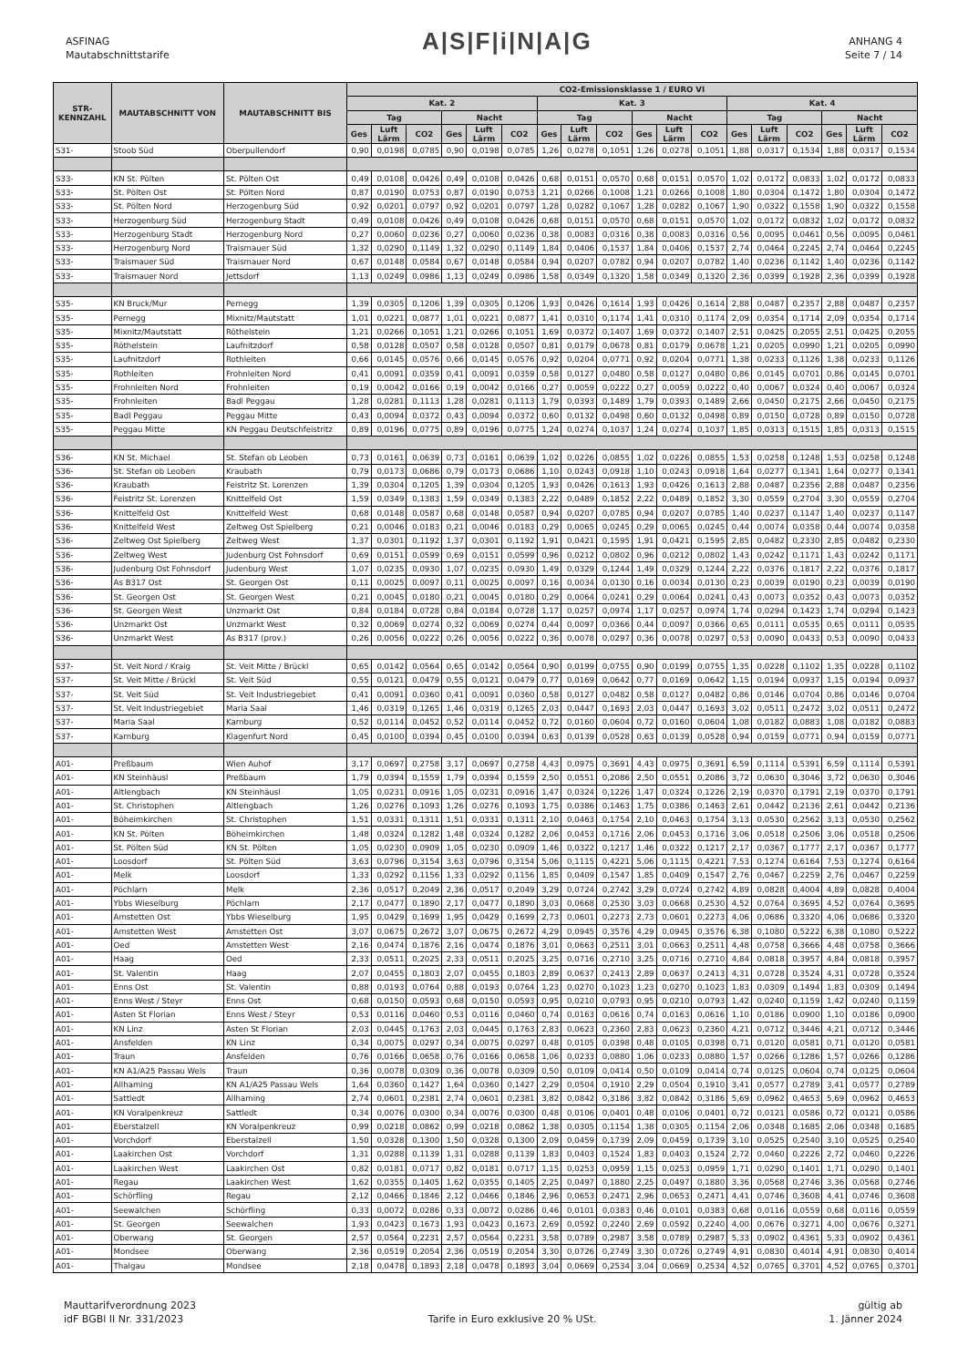ASFINAG
Mautabschnittstarife
A|S|F|i|N|A|G
ANHANG 4
Seite 7 / 14
| STR- KENNZAHL | MAUTABSCHNITT VON | MAUTABSCHNITT BIS | CO2-Emissionsklasse 1 / EURO VI | | | | | | | | | | | | | | | | | |
| --- | --- | --- | --- | --- | --- | --- | --- | --- | --- | --- | --- | --- | --- | --- | --- | --- | --- | --- | --- | --- |
| | | | Kat. 2 | | | | | | Kat. 3 | | | | | | Kat. 4 | | | | | |
| | | | Tag | | | Nacht | | | Tag | | | Nacht | | | Tag | | | Nacht | | |
| | | | Ges | Luft Lärm | CO2 | Ges | Luft Lärm | CO2 | Ges | Luft Lärm | CO2 | Ges | Luft Lärm | CO2 | Ges | Luft Lärm | CO2 | Ges | Luft Lärm | CO2 |
| S31- | Stoob Süd | Oberpullendorf | 0,90 | 0,0198 | 0,0785 | 0,90 | 0,0198 | 0,0785 | 1,26 | 0,0278 | 0,1051 | 1,26 | 0,0278 | 0,1051 | 1,88 | 0,0317 | 0,1534 | 1,88 | 0,0317 | 0,1534 |
| S33- | KN St. Pölten | St. Pölten Ost | 0,49 | 0,0108 | 0,0426 | 0,49 | 0,0108 | 0,0426 | 0,68 | 0,0151 | 0,0570 | 0,68 | 0,0151 | 0,0570 | 1,02 | 0,0172 | 0,0833 | 1,02 | 0,0172 | 0,0833 |
| S33- | St. Pölten Ost | St. Pölten Nord | 0,87 | 0,0190 | 0,0753 | 0,87 | 0,0190 | 0,0753 | 1,21 | 0,0266 | 0,1008 | 1,21 | 0,0266 | 0,1008 | 1,80 | 0,0304 | 0,1472 | 1,80 | 0,0304 | 0,1472 |
| S33- | St. Pölten Nord | Herzogenburg Süd | 0,92 | 0,0201 | 0,0797 | 0,92 | 0,0201 | 0,0797 | 1,28 | 0,0282 | 0,1067 | 1,28 | 0,0282 | 0,1067 | 1,90 | 0,0322 | 0,1558 | 1,90 | 0,0322 | 0,1558 |
| S33- | Herzogenburg Süd | Herzogenburg Stadt | 0,49 | 0,0108 | 0,0426 | 0,49 | 0,0108 | 0,0426 | 0,68 | 0,0151 | 0,0570 | 0,68 | 0,0151 | 0,0570 | 1,02 | 0,0172 | 0,0832 | 1,02 | 0,0172 | 0,0832 |
| S33- | Herzogenburg Stadt | Herzogenburg Nord | 0,27 | 0,0060 | 0,0236 | 0,27 | 0,0060 | 0,0236 | 0,38 | 0,0083 | 0,0316 | 0,38 | 0,0083 | 0,0316 | 0,56 | 0,0095 | 0,0461 | 0,56 | 0,0095 | 0,0461 |
| S33- | Herzogenburg Nord | Traismauer Süd | 1,32 | 0,0290 | 0,1149 | 1,32 | 0,0290 | 0,1149 | 1,84 | 0,0406 | 0,1537 | 1,84 | 0,0406 | 0,1537 | 2,74 | 0,0464 | 0,2245 | 2,74 | 0,0464 | 0,2245 |
| S33- | Traismauer Süd | Traismauer Nord | 0,67 | 0,0148 | 0,0584 | 0,67 | 0,0148 | 0,0584 | 0,94 | 0,0207 | 0,0782 | 0,94 | 0,0207 | 0,0782 | 1,40 | 0,0236 | 0,1142 | 1,40 | 0,0236 | 0,1142 |
| S33- | Traismauer Nord | Jettsdorf | 1,13 | 0,0249 | 0,0986 | 1,13 | 0,0249 | 0,0986 | 1,58 | 0,0349 | 0,1320 | 1,58 | 0,0349 | 0,1320 | 2,36 | 0,0399 | 0,1928 | 2,36 | 0,0399 | 0,1928 |
| S35- | KN Bruck/Mur | Pernegg | 1,39 | 0,0305 | 0,1206 | 1,39 | 0,0305 | 0,1206 | 1,93 | 0,0426 | 0,1614 | 1,93 | 0,0426 | 0,1614 | 2,88 | 0,0487 | 0,2357 | 2,88 | 0,0487 | 0,2357 |
| S35- | Pernegg | Mixnitz/Mautstatt | 1,01 | 0,0221 | 0,0877 | 1,01 | 0,0221 | 0,0877 | 1,41 | 0,0310 | 0,1174 | 1,41 | 0,0310 | 0,1174 | 2,09 | 0,0354 | 0,1714 | 2,09 | 0,0354 | 0,1714 |
| S35- | Mixnitz/Mautstatt | Röthelstein | 1,21 | 0,0266 | 0,1051 | 1,21 | 0,0266 | 0,1051 | 1,69 | 0,0372 | 0,1407 | 1,69 | 0,0372 | 0,1407 | 2,51 | 0,0425 | 0,2055 | 2,51 | 0,0425 | 0,2055 |
| S35- | Röthelstein | Laufnitzdorf | 0,58 | 0,0128 | 0,0507 | 0,58 | 0,0128 | 0,0507 | 0,81 | 0,0179 | 0,0678 | 0,81 | 0,0179 | 0,0678 | 1,21 | 0,0205 | 0,0990 | 1,21 | 0,0205 | 0,0990 |
| S35- | Laufnitzdorf | Rothleiten | 0,66 | 0,0145 | 0,0576 | 0,66 | 0,0145 | 0,0576 | 0,92 | 0,0204 | 0,0771 | 0,92 | 0,0204 | 0,0771 | 1,38 | 0,0233 | 0,1126 | 1,38 | 0,0233 | 0,1126 |
| S35- | Rothleiten | Frohnleiten Nord | 0,41 | 0,0091 | 0,0359 | 0,41 | 0,0091 | 0,0359 | 0,58 | 0,0127 | 0,0480 | 0,58 | 0,0127 | 0,0480 | 0,86 | 0,0145 | 0,0701 | 0,86 | 0,0145 | 0,0701 |
| S35- | Frohnleiten Nord | Frohnleiten | 0,19 | 0,0042 | 0,0166 | 0,19 | 0,0042 | 0,0166 | 0,27 | 0,0059 | 0,0222 | 0,27 | 0,0059 | 0,0222 | 0,40 | 0,0067 | 0,0324 | 0,40 | 0,0067 | 0,0324 |
| S35- | Frohnleiten | Badl Peggau | 1,28 | 0,0281 | 0,1113 | 1,28 | 0,0281 | 0,1113 | 1,79 | 0,0393 | 0,1489 | 1,79 | 0,0393 | 0,1489 | 2,66 | 0,0450 | 0,2175 | 2,66 | 0,0450 | 0,2175 |
| S35- | Badl Peggau | Peggau Mitte | 0,43 | 0,0094 | 0,0372 | 0,43 | 0,0094 | 0,0372 | 0,60 | 0,0132 | 0,0498 | 0,60 | 0,0132 | 0,0498 | 0,89 | 0,0150 | 0,0728 | 0,89 | 0,0150 | 0,0728 |
| S35- | Peggau Mitte | KN Peggau Deutschfeistritz | 0,89 | 0,0196 | 0,0775 | 0,89 | 0,0196 | 0,0775 | 1,24 | 0,0274 | 0,1037 | 1,24 | 0,0274 | 0,1037 | 1,85 | 0,0313 | 0,1515 | 1,85 | 0,0313 | 0,1515 |
| S36- | KN St. Michael | St. Stefan ob Leoben | 0,73 | 0,0161 | 0,0639 | 0,73 | 0,0161 | 0,0639 | 1,02 | 0,0226 | 0,0855 | 1,02 | 0,0226 | 0,0855 | 1,53 | 0,0258 | 0,1248 | 1,53 | 0,0258 | 0,1248 |
| S36- | St. Stefan ob Leoben | Kraubath | 0,79 | 0,0173 | 0,0686 | 0,79 | 0,0173 | 0,0686 | 1,10 | 0,0243 | 0,0918 | 1,10 | 0,0243 | 0,0918 | 1,64 | 0,0277 | 0,1341 | 1,64 | 0,0277 | 0,1341 |
| S36- | Kraubath | Feistritz St. Lorenzen | 1,39 | 0,0304 | 0,1205 | 1,39 | 0,0304 | 0,1205 | 1,93 | 0,0426 | 0,1613 | 1,93 | 0,0426 | 0,1613 | 2,88 | 0,0487 | 0,2356 | 2,88 | 0,0487 | 0,2356 |
| S36- | Feistritz St. Lorenzen | Knittelfeld Ost | 1,59 | 0,0349 | 0,1383 | 1,59 | 0,0349 | 0,1383 | 2,22 | 0,0489 | 0,1852 | 2,22 | 0,0489 | 0,1852 | 3,30 | 0,0559 | 0,2704 | 3,30 | 0,0559 | 0,2704 |
| S36- | Knittelfeld Ost | Knittelfeld West | 0,68 | 0,0148 | 0,0587 | 0,68 | 0,0148 | 0,0587 | 0,94 | 0,0207 | 0,0785 | 0,94 | 0,0207 | 0,0785 | 1,40 | 0,0237 | 0,1147 | 1,40 | 0,0237 | 0,1147 |
| S36- | Knittelfeld West | Zeltweg Ost Spielberg | 0,21 | 0,0046 | 0,0183 | 0,21 | 0,0046 | 0,0183 | 0,29 | 0,0065 | 0,0245 | 0,29 | 0,0065 | 0,0245 | 0,44 | 0,0074 | 0,0358 | 0,44 | 0,0074 | 0,0358 |
| S36- | Zeltweg Ost Spielberg | Zeltweg West | 1,37 | 0,0301 | 0,1192 | 1,37 | 0,0301 | 0,1192 | 1,91 | 0,0421 | 0,1595 | 1,91 | 0,0421 | 0,1595 | 2,85 | 0,0482 | 0,2330 | 2,85 | 0,0482 | 0,2330 |
| S36- | Zeltweg West | Judenburg Ost Fohnsdorf | 0,69 | 0,0151 | 0,0599 | 0,69 | 0,0151 | 0,0599 | 0,96 | 0,0212 | 0,0802 | 0,96 | 0,0212 | 0,0802 | 1,43 | 0,0242 | 0,1171 | 1,43 | 0,0242 | 0,1171 |
| S36- | Judenburg Ost Fohnsdorf | Judenburg West | 1,07 | 0,0235 | 0,0930 | 1,07 | 0,0235 | 0,0930 | 1,49 | 0,0329 | 0,1244 | 1,49 | 0,0329 | 0,1244 | 2,22 | 0,0376 | 0,1817 | 2,22 | 0,0376 | 0,1817 |
| S36- | As B317 Ost | St. Georgen Ost | 0,11 | 0,0025 | 0,0097 | 0,11 | 0,0025 | 0,0097 | 0,16 | 0,0034 | 0,0130 | 0,16 | 0,0034 | 0,0130 | 0,23 | 0,0039 | 0,0190 | 0,23 | 0,0039 | 0,0190 |
| S36- | St. Georgen Ost | St. Georgen West | 0,21 | 0,0045 | 0,0180 | 0,21 | 0,0045 | 0,0180 | 0,29 | 0,0064 | 0,0241 | 0,29 | 0,0064 | 0,0241 | 0,43 | 0,0073 | 0,0352 | 0,43 | 0,0073 | 0,0352 |
| S36- | St. Georgen West | Unzmarkt Ost | 0,84 | 0,0184 | 0,0728 | 0,84 | 0,0184 | 0,0728 | 1,17 | 0,0257 | 0,0974 | 1,17 | 0,0257 | 0,0974 | 1,74 | 0,0294 | 0,1423 | 1,74 | 0,0294 | 0,1423 |
| S36- | Unzmarkt Ost | Unzmarkt West | 0,32 | 0,0069 | 0,0274 | 0,32 | 0,0069 | 0,0274 | 0,44 | 0,0097 | 0,0366 | 0,44 | 0,0097 | 0,0366 | 0,65 | 0,0111 | 0,0535 | 0,65 | 0,0111 | 0,0535 |
| S36- | Unzmarkt West | As B317 (prov.) | 0,26 | 0,0056 | 0,0222 | 0,26 | 0,0056 | 0,0222 | 0,36 | 0,0078 | 0,0297 | 0,36 | 0,0078 | 0,0297 | 0,53 | 0,0090 | 0,0433 | 0,53 | 0,0090 | 0,0433 |
| S37- | St. Veit Nord / Kraig | St. Veit Mitte / Brückl | 0,65 | 0,0142 | 0,0564 | 0,65 | 0,0142 | 0,0564 | 0,90 | 0,0199 | 0,0755 | 0,90 | 0,0199 | 0,0755 | 1,35 | 0,0228 | 0,1102 | 1,35 | 0,0228 | 0,1102 |
| S37- | St. Veit Mitte / Brückl | St. Veit Süd | 0,55 | 0,0121 | 0,0479 | 0,55 | 0,0121 | 0,0479 | 0,77 | 0,0169 | 0,0642 | 0,77 | 0,0169 | 0,0642 | 1,15 | 0,0194 | 0,0937 | 1,15 | 0,0194 | 0,0937 |
| S37- | St. Veit Süd | St. Veit Industriegebiet | 0,41 | 0,0091 | 0,0360 | 0,41 | 0,0091 | 0,0360 | 0,58 | 0,0127 | 0,0482 | 0,58 | 0,0127 | 0,0482 | 0,86 | 0,0146 | 0,0704 | 0,86 | 0,0146 | 0,0704 |
| S37- | St. Veit Industriegebiet | Maria Saal | 1,46 | 0,0319 | 0,1265 | 1,46 | 0,0319 | 0,1265 | 2,03 | 0,0447 | 0,1693 | 2,03 | 0,0447 | 0,1693 | 3,02 | 0,0511 | 0,2472 | 3,02 | 0,0511 | 0,2472 |
| S37- | Maria Saal | Karnburg | 0,52 | 0,0114 | 0,0452 | 0,52 | 0,0114 | 0,0452 | 0,72 | 0,0160 | 0,0604 | 0,72 | 0,0160 | 0,0604 | 1,08 | 0,0182 | 0,0883 | 1,08 | 0,0182 | 0,0883 |
| S37- | Karnburg | Klagenfurt Nord | 0,45 | 0,0100 | 0,0394 | 0,45 | 0,0100 | 0,0394 | 0,63 | 0,0139 | 0,0528 | 0,63 | 0,0139 | 0,0528 | 0,94 | 0,0159 | 0,0771 | 0,94 | 0,0159 | 0,0771 |
| A01- | Preßbaum | Wien Auhof | 3,17 | 0,0697 | 0,2758 | 3,17 | 0,0697 | 0,2758 | 4,43 | 0,0975 | 0,3691 | 4,43 | 0,0975 | 0,3691 | 6,59 | 0,1114 | 0,5391 | 6,59 | 0,1114 | 0,5391 |
| A01- | KN Steinhäusl | Preßbaum | 1,79 | 0,0394 | 0,1559 | 1,79 | 0,0394 | 0,1559 | 2,50 | 0,0551 | 0,2086 | 2,50 | 0,0551 | 0,2086 | 3,72 | 0,0630 | 0,3046 | 3,72 | 0,0630 | 0,3046 |
| A01- | Altlengbach | KN Steinhäusl | 1,05 | 0,0231 | 0,0916 | 1,05 | 0,0231 | 0,0916 | 1,47 | 0,0324 | 0,1226 | 1,47 | 0,0324 | 0,1226 | 2,19 | 0,0370 | 0,1791 | 2,19 | 0,0370 | 0,1791 |
| A01- | St. Christophen | Altlengbach | 1,26 | 0,0276 | 0,1093 | 1,26 | 0,0276 | 0,1093 | 1,75 | 0,0386 | 0,1463 | 1,75 | 0,0386 | 0,1463 | 2,61 | 0,0442 | 0,2136 | 2,61 | 0,0442 | 0,2136 |
| A01- | Böheimkirchen | St. Christophen | 1,51 | 0,0331 | 0,1311 | 1,51 | 0,0331 | 0,1311 | 2,10 | 0,0463 | 0,1754 | 2,10 | 0,0463 | 0,1754 | 3,13 | 0,0530 | 0,2562 | 3,13 | 0,0530 | 0,2562 |
| A01- | KN St. Pölten | Böheimkirchen | 1,48 | 0,0324 | 0,1282 | 1,48 | 0,0324 | 0,1282 | 2,06 | 0,0453 | 0,1716 | 2,06 | 0,0453 | 0,1716 | 3,06 | 0,0518 | 0,2506 | 3,06 | 0,0518 | 0,2506 |
| A01- | St. Pölten Süd | KN St. Pölten | 1,05 | 0,0230 | 0,0909 | 1,05 | 0,0230 | 0,0909 | 1,46 | 0,0322 | 0,1217 | 1,46 | 0,0322 | 0,1217 | 2,17 | 0,0367 | 0,1777 | 2,17 | 0,0367 | 0,1777 |
| A01- | Loosdorf | St. Pölten Süd | 3,63 | 0,0796 | 0,3154 | 3,63 | 0,0796 | 0,3154 | 5,06 | 0,1115 | 0,4221 | 5,06 | 0,1115 | 0,4221 | 7,53 | 0,1274 | 0,6164 | 7,53 | 0,1274 | 0,6164 |
| A01- | Melk | Loosdorf | 1,33 | 0,0292 | 0,1156 | 1,33 | 0,0292 | 0,1156 | 1,85 | 0,0409 | 0,1547 | 1,85 | 0,0409 | 0,1547 | 2,76 | 0,0467 | 0,2259 | 2,76 | 0,0467 | 0,2259 |
| A01- | Pöchlarn | Melk | 2,36 | 0,0517 | 0,2049 | 2,36 | 0,0517 | 0,2049 | 3,29 | 0,0724 | 0,2742 | 3,29 | 0,0724 | 0,2742 | 4,89 | 0,0828 | 0,4004 | 4,89 | 0,0828 | 0,4004 |
| A01- | Ybbs Wieselburg | Pöchlarn | 2,17 | 0,0477 | 0,1890 | 2,17 | 0,0477 | 0,1890 | 3,03 | 0,0668 | 0,2530 | 3,03 | 0,0668 | 0,2530 | 4,52 | 0,0764 | 0,3695 | 4,52 | 0,0764 | 0,3695 |
| A01- | Amstetten Ost | Ybbs Wieselburg | 1,95 | 0,0429 | 0,1699 | 1,95 | 0,0429 | 0,1699 | 2,73 | 0,0601 | 0,2273 | 2,73 | 0,0601 | 0,2273 | 4,06 | 0,0686 | 0,3320 | 4,06 | 0,0686 | 0,3320 |
| A01- | Amstetten West | Amstetten Ost | 3,07 | 0,0675 | 0,2672 | 3,07 | 0,0675 | 0,2672 | 4,29 | 0,0945 | 0,3576 | 4,29 | 0,0945 | 0,3576 | 6,38 | 0,1080 | 0,5222 | 6,38 | 0,1080 | 0,5222 |
| A01- | Oed | Amstetten West | 2,16 | 0,0474 | 0,1876 | 2,16 | 0,0474 | 0,1876 | 3,01 | 0,0663 | 0,2511 | 3,01 | 0,0663 | 0,2511 | 4,48 | 0,0758 | 0,3666 | 4,48 | 0,0758 | 0,3666 |
| A01- | Haag | Oed | 2,33 | 0,0511 | 0,2025 | 2,33 | 0,0511 | 0,2025 | 3,25 | 0,0716 | 0,2710 | 3,25 | 0,0716 | 0,2710 | 4,84 | 0,0818 | 0,3957 | 4,84 | 0,0818 | 0,3957 |
| A01- | St. Valentin | Haag | 2,07 | 0,0455 | 0,1803 | 2,07 | 0,0455 | 0,1803 | 2,89 | 0,0637 | 0,2413 | 2,89 | 0,0637 | 0,2413 | 4,31 | 0,0728 | 0,3524 | 4,31 | 0,0728 | 0,3524 |
| A01- | Enns Ost | St. Valentin | 0,88 | 0,0193 | 0,0764 | 0,88 | 0,0193 | 0,0764 | 1,23 | 0,0270 | 0,1023 | 1,23 | 0,0270 | 0,1023 | 1,83 | 0,0309 | 0,1494 | 1,83 | 0,0309 | 0,1494 |
| A01- | Enns West / Steyr | Enns Ost | 0,68 | 0,0150 | 0,0593 | 0,68 | 0,0150 | 0,0593 | 0,95 | 0,0210 | 0,0793 | 0,95 | 0,0210 | 0,0793 | 1,42 | 0,0240 | 0,1159 | 1,42 | 0,0240 | 0,1159 |
| A01- | Asten St Florian | Enns West / Steyr | 0,53 | 0,0116 | 0,0460 | 0,53 | 0,0116 | 0,0460 | 0,74 | 0,0163 | 0,0616 | 0,74 | 0,0163 | 0,0616 | 1,10 | 0,0186 | 0,0900 | 1,10 | 0,0186 | 0,0900 |
| A01- | KN Linz | Asten St Florian | 2,03 | 0,0445 | 0,1763 | 2,03 | 0,0445 | 0,1763 | 2,83 | 0,0623 | 0,2360 | 2,83 | 0,0623 | 0,2360 | 4,21 | 0,0712 | 0,3446 | 4,21 | 0,0712 | 0,3446 |
| A01- | Ansfelden | KN Linz | 0,34 | 0,0075 | 0,0297 | 0,34 | 0,0075 | 0,0297 | 0,48 | 0,0105 | 0,0398 | 0,48 | 0,0105 | 0,0398 | 0,71 | 0,0120 | 0,0581 | 0,71 | 0,0120 | 0,0581 |
| A01- | Traun | Ansfelden | 0,76 | 0,0166 | 0,0658 | 0,76 | 0,0166 | 0,0658 | 1,06 | 0,0233 | 0,0880 | 1,06 | 0,0233 | 0,0880 | 1,57 | 0,0266 | 0,1286 | 1,57 | 0,0266 | 0,1286 |
| A01- | KN A1/A25 Passau Wels | Traun | 0,36 | 0,0078 | 0,0309 | 0,36 | 0,0078 | 0,0309 | 0,50 | 0,0109 | 0,0414 | 0,50 | 0,0109 | 0,0414 | 0,74 | 0,0125 | 0,0604 | 0,74 | 0,0125 | 0,0604 |
| A01- | Allhaming | KN A1/A25 Passau Wels | 1,64 | 0,0360 | 0,1427 | 1,64 | 0,0360 | 0,1427 | 2,29 | 0,0504 | 0,1910 | 2,29 | 0,0504 | 0,1910 | 3,41 | 0,0577 | 0,2789 | 3,41 | 0,0577 | 0,2789 |
| A01- | Sattledt | Allhaming | 2,74 | 0,0601 | 0,2381 | 2,74 | 0,0601 | 0,2381 | 3,82 | 0,0842 | 0,3186 | 3,82 | 0,0842 | 0,3186 | 5,69 | 0,0962 | 0,4653 | 5,69 | 0,0962 | 0,4653 |
| A01- | KN Voralpenkreuz | Sattledt | 0,34 | 0,0076 | 0,0300 | 0,34 | 0,0076 | 0,0300 | 0,48 | 0,0106 | 0,0401 | 0,48 | 0,0106 | 0,0401 | 0,72 | 0,0121 | 0,0586 | 0,72 | 0,0121 | 0,0586 |
| A01- | Eberstalzell | KN Voralpenkreuz | 0,99 | 0,0218 | 0,0862 | 0,99 | 0,0218 | 0,0862 | 1,38 | 0,0305 | 0,1154 | 1,38 | 0,0305 | 0,1154 | 2,06 | 0,0348 | 0,1685 | 2,06 | 0,0348 | 0,1685 |
| A01- | Vorchdorf | Eberstalzell | 1,50 | 0,0328 | 0,1300 | 1,50 | 0,0328 | 0,1300 | 2,09 | 0,0459 | 0,1739 | 2,09 | 0,0459 | 0,1739 | 3,10 | 0,0525 | 0,2540 | 3,10 | 0,0525 | 0,2540 |
| A01- | Laakirchen Ost | Vorchdorf | 1,31 | 0,0288 | 0,1139 | 1,31 | 0,0288 | 0,1139 | 1,83 | 0,0403 | 0,1524 | 1,83 | 0,0403 | 0,1524 | 2,72 | 0,0460 | 0,2226 | 2,72 | 0,0460 | 0,2226 |
| A01- | Laakirchen West | Laakirchen Ost | 0,82 | 0,0181 | 0,0717 | 0,82 | 0,0181 | 0,0717 | 1,15 | 0,0253 | 0,0959 | 1,15 | 0,0253 | 0,0959 | 1,71 | 0,0290 | 0,1401 | 1,71 | 0,0290 | 0,1401 |
| A01- | Regau | Laakirchen West | 1,62 | 0,0355 | 0,1405 | 1,62 | 0,0355 | 0,1405 | 2,25 | 0,0497 | 0,1880 | 2,25 | 0,0497 | 0,1880 | 3,36 | 0,0568 | 0,2746 | 3,36 | 0,0568 | 0,2746 |
| A01- | Schörfling | Regau | 2,12 | 0,0466 | 0,1846 | 2,12 | 0,0466 | 0,1846 | 2,96 | 0,0653 | 0,2471 | 2,96 | 0,0653 | 0,2471 | 4,41 | 0,0746 | 0,3608 | 4,41 | 0,0746 | 0,3608 |
| A01- | Seewalchen | Schörfling | 0,33 | 0,0072 | 0,0286 | 0,33 | 0,0072 | 0,0286 | 0,46 | 0,0101 | 0,0383 | 0,46 | 0,0101 | 0,0383 | 0,68 | 0,0116 | 0,0559 | 0,68 | 0,0116 | 0,0559 |
| A01- | St. Georgen | Seewalchen | 1,93 | 0,0423 | 0,1673 | 1,93 | 0,0423 | 0,1673 | 2,69 | 0,0592 | 0,2240 | 2,69 | 0,0592 | 0,2240 | 4,00 | 0,0676 | 0,3271 | 4,00 | 0,0676 | 0,3271 |
| A01- | Oberwang | St. Georgen | 2,57 | 0,0564 | 0,2231 | 2,57 | 0,0564 | 0,2231 | 3,58 | 0,0789 | 0,2987 | 3,58 | 0,0789 | 0,2987 | 5,33 | 0,0902 | 0,4361 | 5,33 | 0,0902 | 0,4361 |
| A01- | Mondsee | Oberwang | 2,36 | 0,0519 | 0,2054 | 2,36 | 0,0519 | 0,2054 | 3,30 | 0,0726 | 0,2749 | 3,30 | 0,0726 | 0,2749 | 4,91 | 0,0830 | 0,4014 | 4,91 | 0,0830 | 0,4014 |
| A01- | Thalgau | Mondsee | 2,18 | 0,0478 | 0,1893 | 2,18 | 0,0478 | 0,1893 | 3,04 | 0,0669 | 0,2534 | 3,04 | 0,0669 | 0,2534 | 4,52 | 0,0765 | 0,3701 | 4,52 | 0,0765 | 0,3701 |
Mauttarifverordnung 2023
idF BGBl II Nr. 331/2023
Tarife in Euro exklusive 20 % USt.
gültig ab
1. Jänner 2024